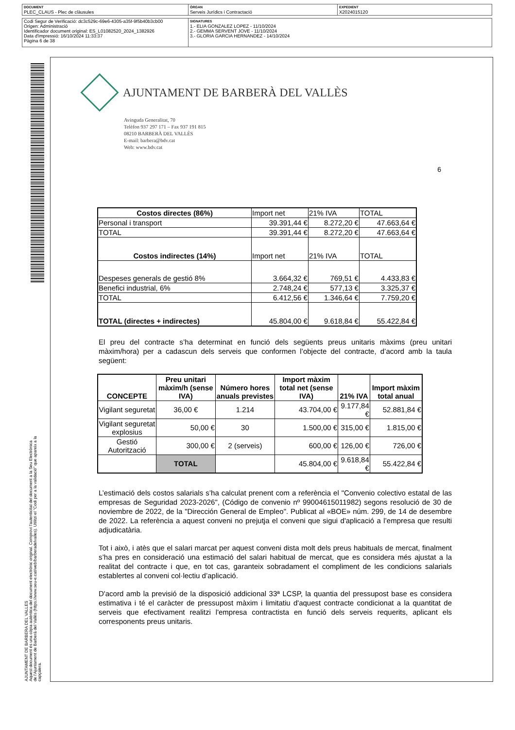| DOCUMENT PLEC_CLAUS - Plec de clàusules | ÒRGAN Serveis Jurídics i Contractació | EXPEDIENT X2024015120 |
| Codi Segur de Verificació: dc3c529c-69e6-4305-a35f-9f5b40b3cb00 Origen: Administració Identificador document original: ES_L01082520_2024_1382926 Data d'impressió: 16/10/2024 11:33:37 Pàgina 6 de 38 | SIGNATURES 1.- ELIA GONZALEZ LOPEZ - 11/10/2024 2.- GEMMA SERVENT JOVE - 11/10/2024 3.- GLORIA GARCIA HERNANDEZ - 14/10/2024 |
AJUNTAMENT DE BARBERA DEL VALLES
Aquest document és una còpia autèntica del document electrònic original. Comprovi l'autenticitat del document a la Seu Electrònica
de l'Ajuntament de Barberà del Vallès (https://www.seu-e.cat/web/barberadelvalles). Utilitzi el "Codi per a la validació" que apareix a la
capçalera.
AJUNTAMENT DE BARBERÀ DEL VALLÈS
Avinguda Generalitat, 70
Telèfon 937 297 171 – Fax 937 191 815
08210 BARBERÀ DEL VALLÈS
E-mail: barbera@bdv.cat
Web: www.bdv.cat
6
| Costos directes (86%) | Import net | 21% IVA | TOTAL |
| Personal i transport | 39.391,44 € | 8.272,20 € | 47.663,64 € |
| TOTAL | 39.391,44 € | 8.272,20 € | 47.663,64 € |
| Costos indirectes (14%) | Import net | 21% IVA | TOTAL |
| Despeses generals de gestió 8% | 3.664,32 € | 769,51 € | 4.433,83 € |
| Benefici industrial, 6% | 2.748,24 € | 577,13 € | 3.325,37 € |
| TOTAL | 6.412,56 € | 1.346,64 € | 7.759,20 € |
| TOTAL (directes + indirectes) | 45.804,00 € | 9.618,84 € | 55.422,84 € |
El preu del contracte s’ha determinat en funció dels següents preus unitaris màxims (preu unitari màxim/hora) per a cadascun dels serveis que conformen l’objecte del contracte, d’acord amb la taula següent:
| CONCEPTE | Preu unitari màxim/h (sense IVA) | Número hores anuals previstes | Import màxim total net (sense IVA) | 21% IVA | Import màxim total anual |
| --- | --- | --- | --- | --- | --- |
| Vigilant seguretat | 36,00 € | 1.214 | 43.704,00 € | 9.177,84 € | 52.881,84 € |
| Vigilant seguretat explosius | 50,00 € | 30 | 1.500,00 € | 315,00 € | 1.815,00 € |
| Gestió Autorització | 300,00 € | 2 (serveis) | 600,00 € | 126,00 € | 726,00 € |
| | TOTAL | | 45.804,00 € | 9.618,84 € | 55.422,84 € |
L’estimació dels costos salarials s’ha calculat prenent com a referència el "Convenio colectivo estatal de las empresas de Seguridad 2023-2026", (Código de convenio nº 99004615011982) segons resolució de 30 de noviembre de 2022, de la "Dirección General de Empleo". Publicat al «BOE» núm. 299, de 14 de desembre de 2022. La referència a aquest conveni no prejutja el conveni que sigui d'aplicació a l’empresa que resulti adjudicatària.
Tot i això, i atès que el salari marcat per aquest conveni dista molt dels preus habituals de mercat, finalment s’ha pres en consideració una estimació del salari habitual de mercat, que es considera més ajustat a la realitat del contracte i que, en tot cas, garanteix sobradament el compliment de les condicions salarials establertes al conveni col·lectiu d’aplicació.
D'acord amb la previsió de la disposició addicional 33ª LCSP, la quantia del pressupost base es considera estimativa i té el caràcter de pressupost màxim i limitatiu d'aquest contracte condicionat a la quantitat de serveis que efectivament realitzi l'empresa contractista en funció dels serveis requerits, aplicant els corresponents preus unitaris.